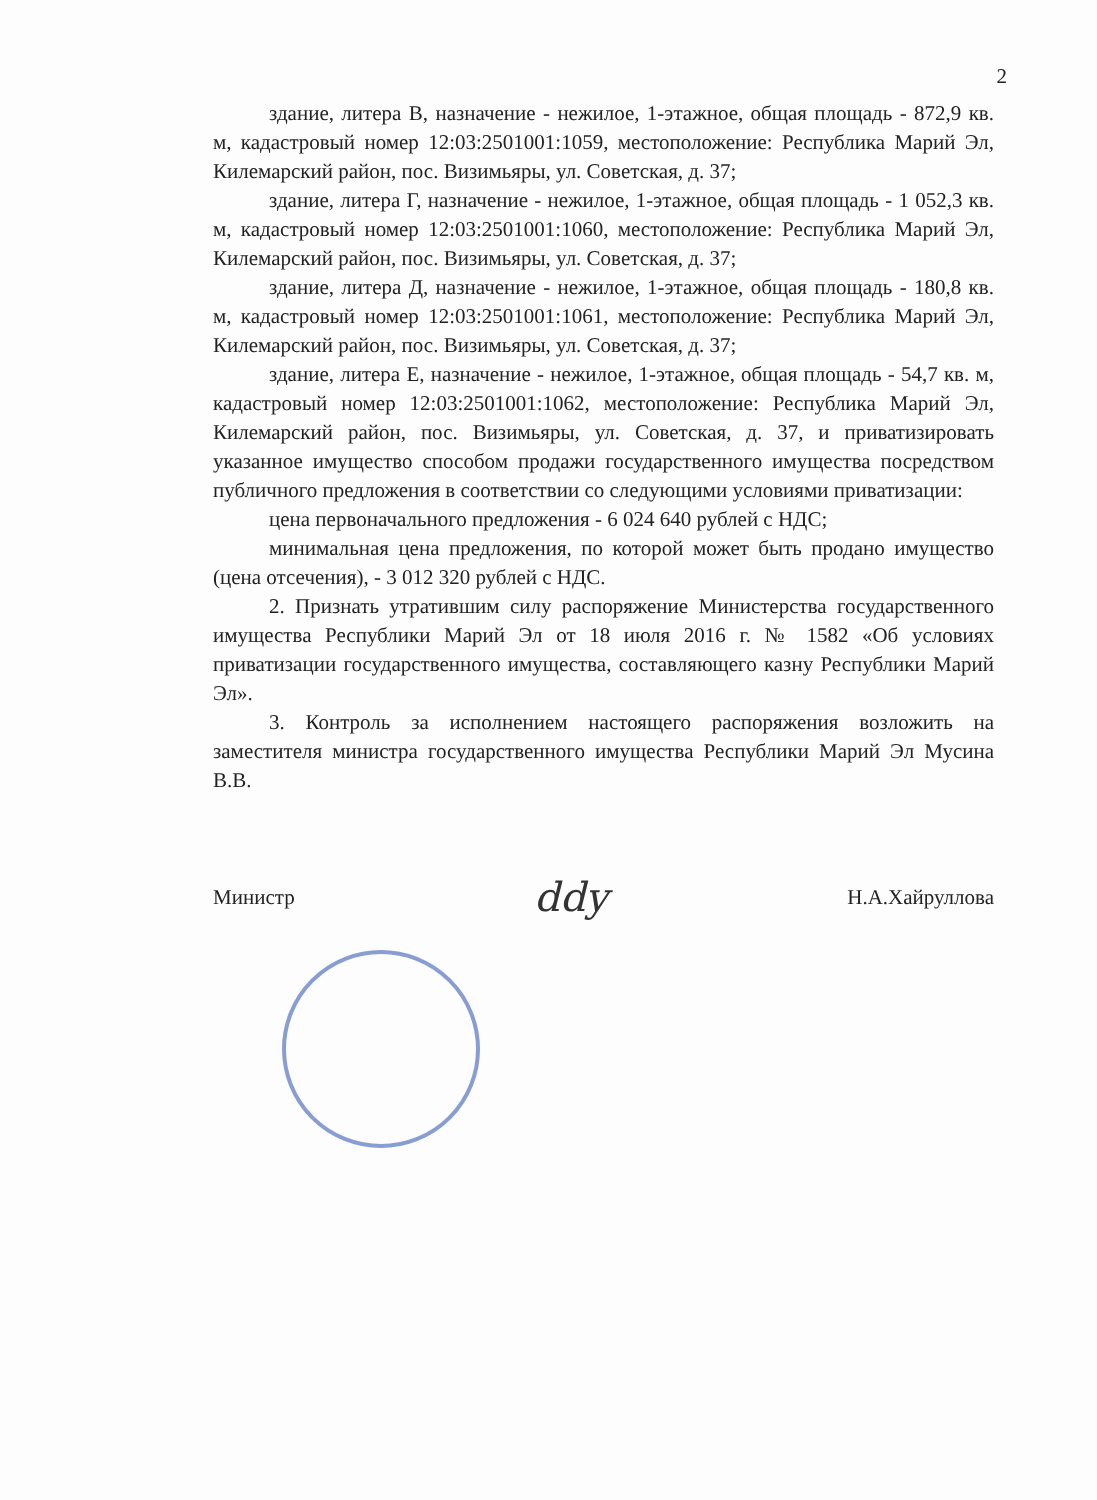2
здание, литера В, назначение - нежилое, 1-этажное, общая площадь - 872,9 кв. м, кадастровый номер 12:03:2501001:1059, местоположение: Республика Марий Эл, Килемарский район, пос. Визимьяры, ул. Советская, д. 37;
здание, литера Г, назначение - нежилое, 1-этажное, общая площадь - 1 052,3 кв. м, кадастровый номер 12:03:2501001:1060, местоположение: Республика Марий Эл, Килемарский район, пос. Визимьяры, ул. Советская, д. 37;
здание, литера Д, назначение - нежилое, 1-этажное, общая площадь - 180,8 кв. м, кадастровый номер 12:03:2501001:1061, местоположение: Республика Марий Эл, Килемарский район, пос. Визимьяры, ул. Советская, д. 37;
здание, литера Е, назначение - нежилое, 1-этажное, общая площадь - 54,7 кв. м, кадастровый номер 12:03:2501001:1062, местоположение: Республика Марий Эл, Килемарский район, пос. Визимьяры, ул. Советская, д. 37, и приватизировать указанное имущество способом продажи государственного имущества посредством публичного предложения в соответствии со следующими условиями приватизации:
цена первоначального предложения - 6 024 640 рублей с НДС;
минимальная цена предложения, по которой может быть продано имущество (цена отсечения), - 3 012 320 рублей с НДС.
2. Признать утратившим силу распоряжение Министерства государственного имущества Республики Марий Эл от 18 июля 2016 г. № 1582 «Об условиях приватизации государственного имущества, составляющего казну Республики Марий Эл».
3. Контроль за исполнением настоящего распоряжения возложить на заместителя министра государственного имущества Республики Марий Эл Мусина В.В.
Министр ddy Н.А.Хайруллова